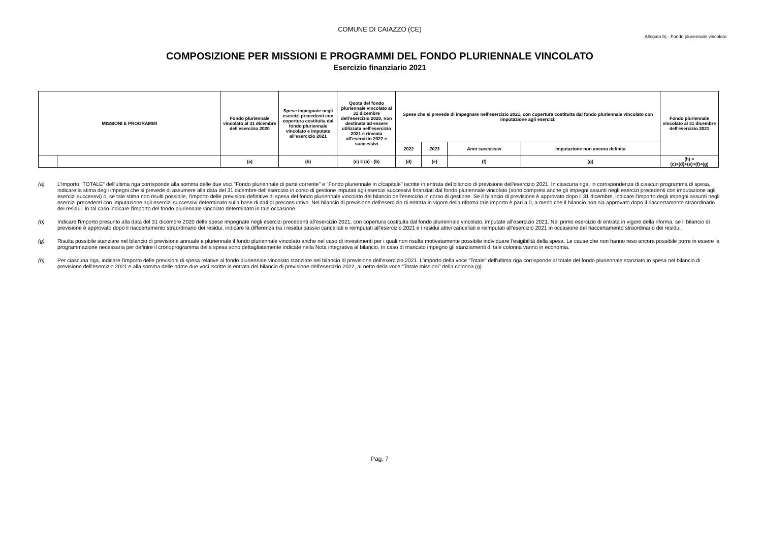COMUNE DI CAIAZZO (CE)
Allegato b) - Fondo pluriennale vincolato
COMPOSIZIONE PER MISSIONI E PROGRAMMI DEL FONDO PLURIENNALE VINCOLATO
Esercizio finanziario 2021
| MISSIONI E PROGRAMMI | | Fondo pluriennale vincolato al 31 dicembre dell'esercizio 2020 | Spese impegnate negli esercizi precedenti con copertura costituita dal fondo pluriennale vincolato e imputate all'esercizio 2021 | Quota del fondo pluriennale vincolato al 31 dicembre dell'esercizio 2020, non destinata ad essere utilizzata nell'esercizio 2021 e rinviata all'esercizio 2022 e successivi | Spese che si prevede di impegnare nell'esercizio 2021, con copertura costituita dal fondo pluriennale vincolato con imputazione agli esercizi: | | | | Fondo pluriennale vincolato al 31 dicembre dell'esercizio 2021 |
| --- | --- | --- | --- | --- | --- | --- | --- | --- | --- |
| | | | | | 2022 | 2023 | Anni successivi | Imputazione non ancora definita | |
| | | (a) | (b) | (c) = (a) - (b) | (d) | (e) | (f) | (g) | (h) = (c)+(d)+(e)+(f)+(g) |
(a) L'importo "TOTALE" dell'ultima riga corrisponde alla somma delle due voci "Fondo pluriennale di parte corrente" e "Fondo pluriennale in c/capitale" iscritte in entrata del bilancio di previsione dell'esercizio 2021. In ciascuna riga, in corrispondenza di ciascun programma di spesa, indicare la stima degli impegni che si prevede di assumere alla data del 31 dicembre dell'esercizio in corso di gestione imputati agli esercizi successivi finanziati dal fondo pluriennale vincolato (sono compresi anche gli impegni assunti negli esercizi precedenti con imputazione agli esercizi successvi) o, se tale stima non risulti possibile, l'importo delle previsioni definitive di spesa del fondo pluriennale vincolato del bilancio dell'esercizio in corso di gestione. Se il bilancio di previsione è approvato dopo il 31 dicembre, indicare l'importo degli impegni assunti negli esercizi precedenti con imputazione agli esercizi successivi determinato sulla base di dati di preconsuntivo. Nel bilancio di previsione dell'esercizio di entrata in vigore della riforma tale importo è pari a 0, a meno che il bilancio non sia approvato dopo il riaccertamento straordinario dei residui. In tal caso indicare l'importo del fondo pluriennale vincolato determinato in tale occasione.
(b) Indicare l'importo presunto alla data del 31 dicembre 2020 delle spese impegnate negli esercizi precedenti all'esercizio 2021, con copertura costituita dal fondo pluriennale vincolato, imputate all'esercizio 2021. Nel primo esercizio di entrata in vigore della riforma, se il bilancio di previsione è approvato dopo il riaccertamento straordinario dei residui, indicare la differenza tra i residui passivi cancellati e reimputati all'esercizio 2021 e i residui attivi cancellati e reimputati all'esercizio 2021 in occasione del riaccertamento straordinario dei residui.
(g) Risulta possibile stanziare nel bilancio di previsione annuale e pluriennale il fondo pluriennale vincolato anche nel caso di investimenti per i quali non risulta motivatamente possibile individuare l’esigibilità della spesa. Le cause che non hanno reso ancora possibile porre in essere la programmazione necessaria per definire il cronoprogramma della spesa sono dettagliatamente indicate nella Nota integrativa al bilancio. In caso di mancato impegno gli stanziamenti di tale colonna vanno in economia.
(h) Per ciascuna riga, indicare l'importo delle previsioni di spesa relative al fondo pluriennale vincolato stanziate nel bilancio di previsione dell'esercizio 2021. L'importo della voce "Totale" dell'ultima riga corrisponde al totale del fondo pluriennale stanziato in spesa nel bilancio di previsione dell'esercizio 2021 e alla somma delle prime due voci iscritte in entrata del bilancio di previsione dell'esercizio 2022, al netto della voce "Totale missioni" della colonna (g).
Pag. 7